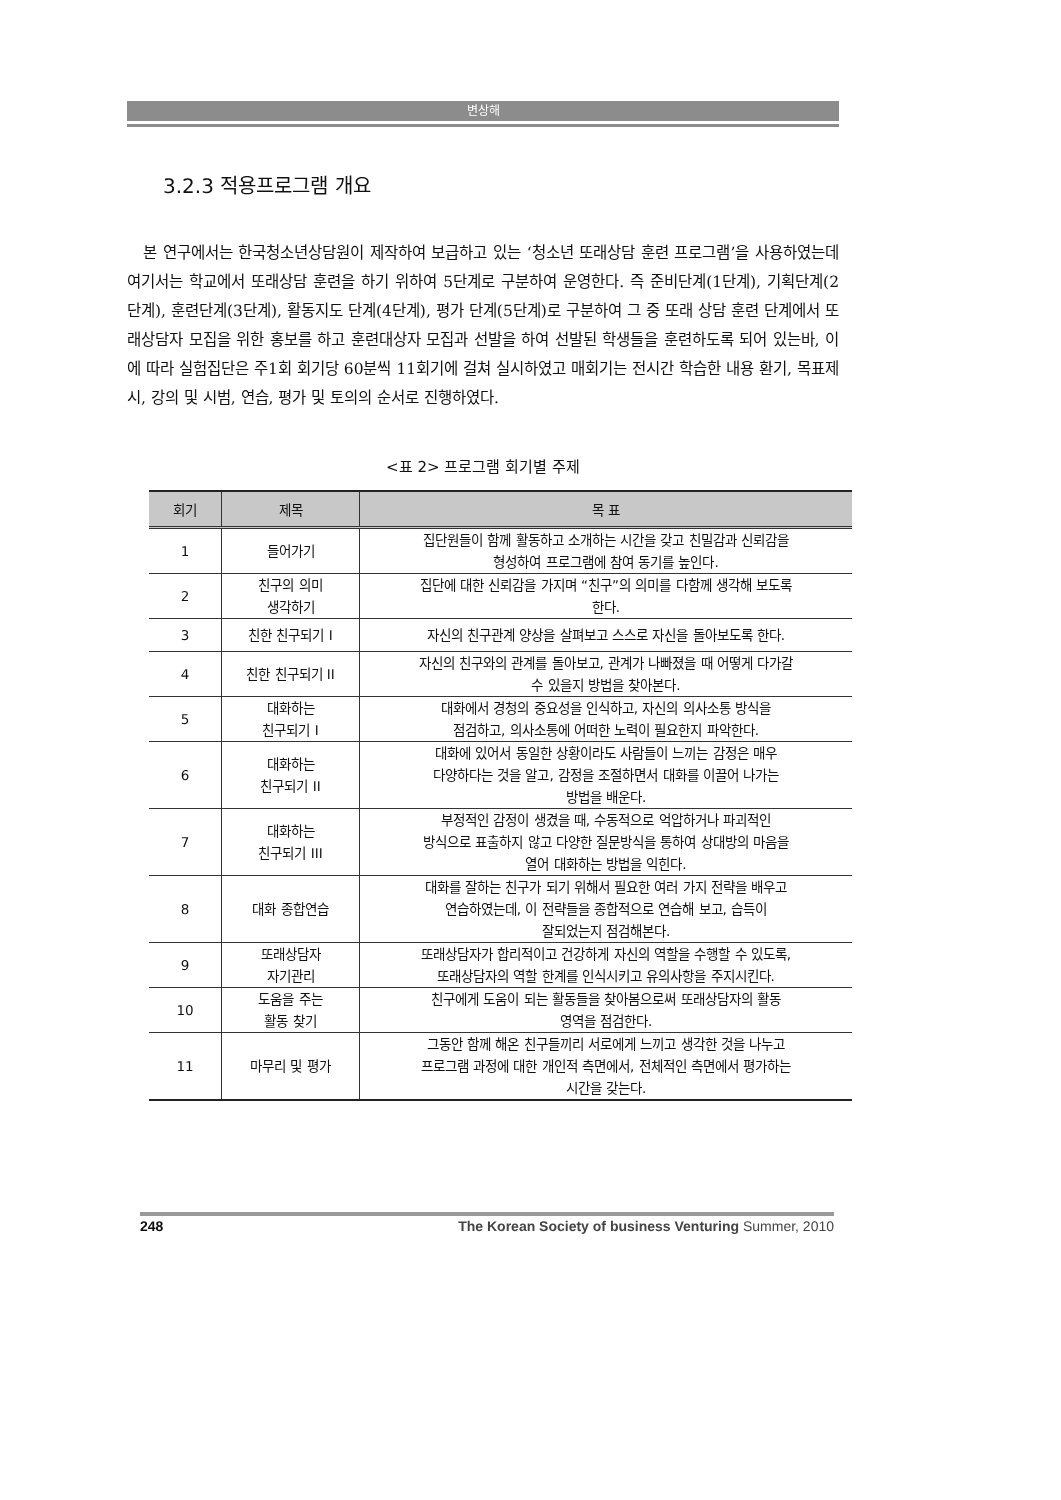변상해
3.2.3 적용프로그램 개요
본 연구에서는 한국청소년상담원이 제작하여 보급하고 있는 ‘청소년 또래상담 훈련 프로그램’을 사용하였는데 여기서는 학교에서 또래상담 훈련을 하기 위하여 5단계로 구분하여 운영한다. 즉 준비단계(1단계), 기획단계(2단계), 훈련단계(3단계), 활동지도 단계(4단계), 평가 단계(5단계)로 구분하여 그 중 또래 상담 훈련 단계에서 또래상담자 모집을 위한 홍보를 하고 훈련대상자 모집과 선발을 하여 선발된 학생들을 훈련하도록 되어 있는바, 이에 따라 실험집단은 주1회 회기당 60분씩 11회기에 걸쳐 실시하였고 매회기는 전시간 학습한 내용 환기, 목표제시, 강의 및 시범, 연습, 평가 및 토의의 순서로 진행하였다.
<표 2> 프로그램 회기별 주제
| 회기 | 제목 | 목 표 |
| --- | --- | --- |
| 1 | 들어가기 | 집단원들이 함께 활동하고 소개하는 시간을 갖고 친밀감과 신뢰감을 형성하여 프로그램에 참여 동기를 높인다. |
| 2 | 친구의 의미 생각하기 | 집단에 대한 신뢰감을 가지며 “친구”의 의미를 다함께 생각해 보도록 한다. |
| 3 | 친한 친구되기 I | 자신의 친구관계 양상을 살펴보고 스스로 자신을 돌아보도록 한다. |
| 4 | 친한 친구되기 II | 자신의 친구와의 관계를 돌아보고, 관계가 나빠졌을 때 어떻게 다가갈 수 있을지 방법을 찾아본다. |
| 5 | 대화하는 친구되기 I | 대화에서 경청의 중요성을 인식하고, 자신의 의사소통 방식을 점검하고, 의사소통에 어떠한 노력이 필요한지 파악한다. |
| 6 | 대화하는 친구되기 II | 대화에 있어서 동일한 상황이라도 사람들이 느끼는 감정은 매우 다양하다는 것을 알고, 감정을 조절하면서 대화를 이끌어 나가는 방법을 배운다. |
| 7 | 대화하는 친구되기 III | 부정적인 감정이 생겼을 때, 수동적으로 억압하거나 파괴적인 방식으로 표출하지 않고 다양한 질문방식을 통하여 상대방의 마음을 열어 대화하는 방법을 익힌다. |
| 8 | 대화 종합연습 | 대화를 잘하는 친구가 되기 위해서 필요한 여러 가지 전략을 배우고 연습하였는데, 이 전략들을 종합적으로 연습해 보고, 습득이 잘되었는지 점검해본다. |
| 9 | 또래상담자 자기관리 | 또래상담자가 합리적이고 건강하게 자신의 역할을 수행할 수 있도록, 또래상담자의 역할 한계를 인식시키고 유의사항을 주지시킨다. |
| 10 | 도움을 주는 활동 찾기 | 친구에게 도움이 되는 활동들을 찾아봄으로써 또래상담자의 활동 영역을 점검한다. |
| 11 | 마무리 및 평가 | 그동안 함께 해온 친구들끼리 서로에게 느끼고 생각한 것을 나누고 프로그램 과정에 대한 개인적 측면에서, 전체적인 측면에서 평가하는 시간을 갖는다. |
248 The Korean Society of business Venturing Summer, 2010